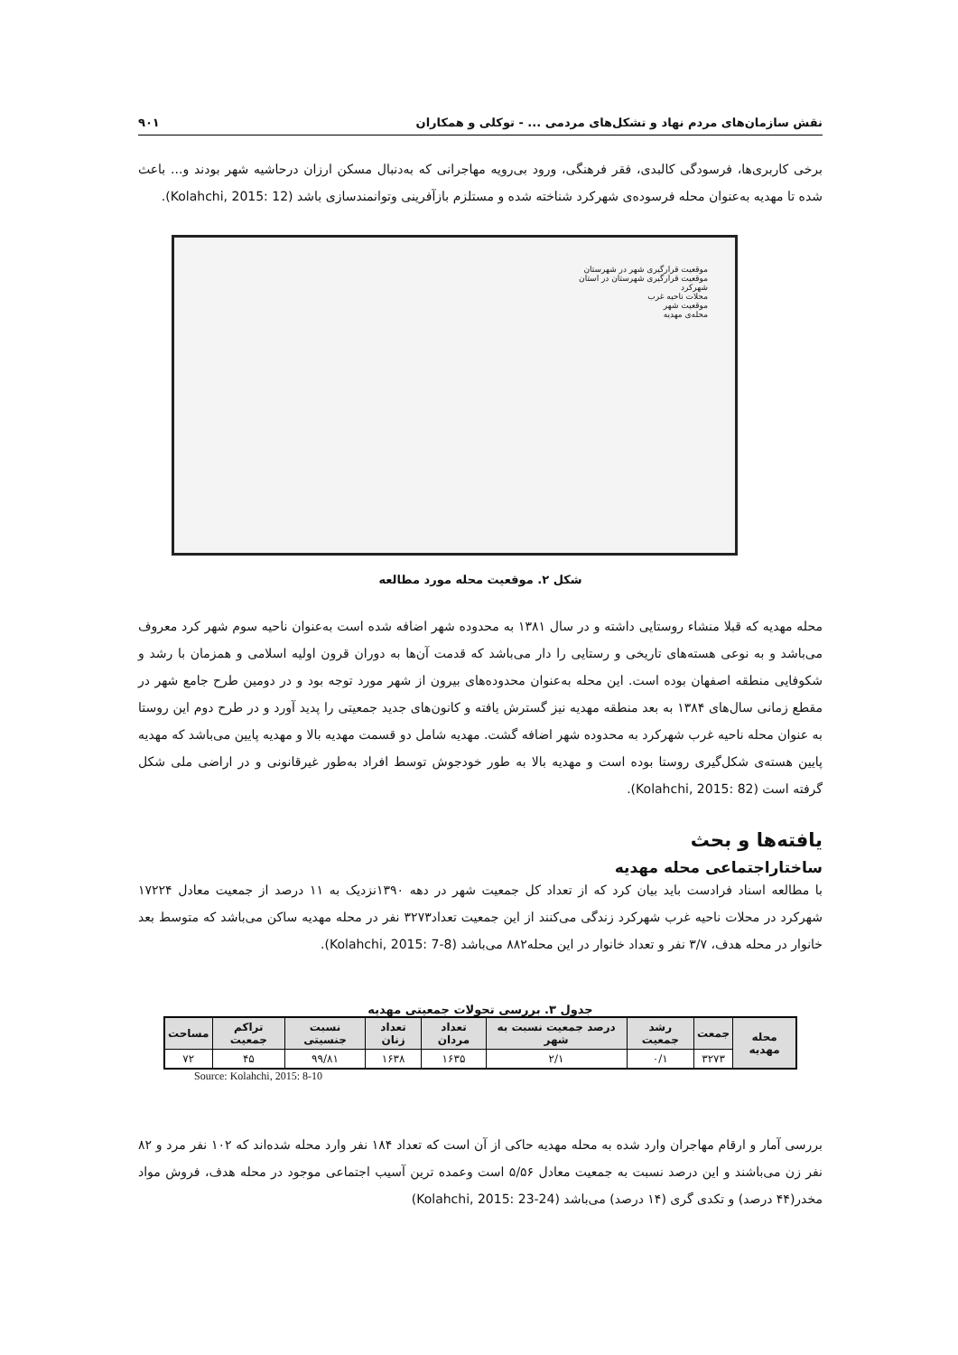نقش سازمان‌های مردم نهاد و تشکل‌های مردمی ... - توکلی و همکاران ۹۰۱
برخی کاربری‌ها، فرسودگی کالبدی، فقر فرهنگی، ورود بی‌رویه مهاجرانی که به‌دنبال مسکن ارزان درحاشیه شهر بودند و... باعث شده تا مهدیه به‌عنوان محله فرسوده‌ی شهرکرد شناخته شده و مستلزم بازآفرینی وتوانمندسازی باشد (Kolahchi, 2015: 12).
موقعیت قرارگیری شهر در شهرستان
موقعیت قرارگیری شهرستان در استان
شهرکرد
محلات ناحیه غرب
موقعیت شهر
محله‌ی مهدیه
شکل ۲. موقعیت محله مورد مطالعه
محله مهدیه که قبلا منشاء روستایی داشته و در سال ۱۳۸۱ به محدوده شهر اضافه شده است به‌عنوان ناحیه سوم شهر کرد معروف می‌باشد و به نوعی هسته‌های تاریخی و رستایی را دار می‌باشد که قدمت آن‌ها به دوران قرون اولیه اسلامی و همزمان با رشد و شکوفایی منطقه اصفهان بوده است. این محله به‌عنوان محدوده‌های بیرون از شهر مورد توجه بود و در دومین طرح جامع شهر در مقطع زمانی سال‌های ۱۳۸۴ به بعد منطقه مهدیه نیز گسترش یافته و کانون‌های جدید جمعیتی را پدید آورد و در طرح دوم این روستا به عنوان محله ناحیه غرب شهرکرد به محدوده شهر اضافه گشت. مهدیه شامل دو قسمت مهدیه بالا و مهدیه پایین می‌باشد که مهدیه پایین هسته‌ی شکل‌گیری روستا بوده است و مهدیه بالا به طور خودجوش توسط افراد به‌طور غیرقانونی و در اراضی ملی شکل گرفته است (Kolahchi, 2015: 82).
یافته‌ها و بحث
ساختاراجتماعی محله مهدیه
با مطالعه اسناد فرادست باید بیان کرد که از تعداد کل جمعیت شهر در دهه ۱۳۹۰نزدیک به ۱۱ درصد از جمعیت معادل ۱۷۲۲۴ شهرکرد در محلات ناحیه غرب شهرکرد زندگی می‌کنند از این جمعیت تعداد۳۲۷۳ نفر در محله مهدیه ساکن می‌باشد که متوسط بعد خانوار در محله هدف، ۳/۷ نفر و تعداد خانوار در این محله۸۸۲ می‌باشد (Kolahchi, 2015: 7-8).
جدول ۳. بررسی تحولات جمعیتی مهدیه
| محله مهدیه | جمعت | رشد جمعیت | درصد جمعیت نسبت به شهر | تعداد مردان | تعداد زنان | نسبت جنسیتی | تراکم جمعیت | مساحت |
| --- | --- | --- | --- | --- | --- | --- | --- | --- |
| | ۳۲۷۳ | ۰/۱ | ۲/۱ | ۱۶۳۵ | ۱۶۳۸ | ۹۹/۸۱ | ۴۵ | ۷۲ |
Source: Kolahchi, 2015: 8-10
بررسی آمار و ارقام مهاجران وارد شده به محله مهدیه حاکی از آن است که تعداد ۱۸۴ نفر وارد محله شده‌اند که ۱۰۲ نفر مرد و ۸۲ نفر زن می‌باشند و این درصد نسبت به جمعیت معادل ۵/۵۶ است وعمده ترین آسیب اجتماعی موجود در محله هدف، فروش مواد مخدر(۴۴ درصد) و تکدی گری (۱۴ درصد) می‌باشد (Kolahchi, 2015: 23-24)